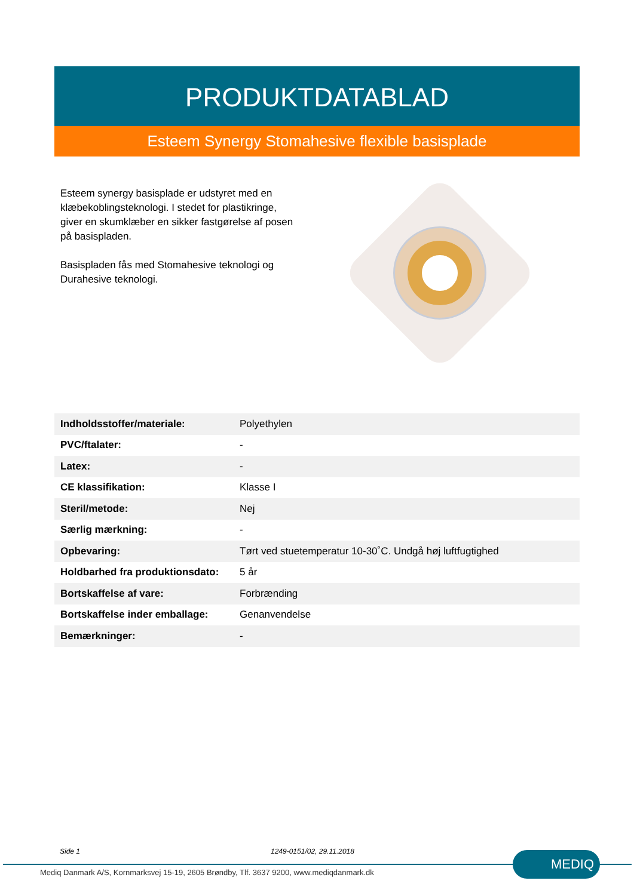PRODUKTDATABLAD
Esteem Synergy Stomahesive flexible basisplade
Esteem synergy basisplade er udstyret med en klæbekoblingsteknologi. I stedet for plastikringe, giver en skumklæber en sikker fastgørelse af posen på basispladen.
Basispladen fås med Stomahesive teknologi og Durahesive teknologi.
| Indholdsstoffer/materiale: | Polyethylen |
| PVC/ftalater: | - |
| Latex: | - |
| CE klassifikation: | Klasse I |
| Steril/metode: | Nej |
| Særlig mærkning: | - |
| Opbevaring: | Tørt ved stuetemperatur 10-30˚C. Undgå høj luftfugtighed |
| Holdbarhed fra produktionsdato: | 5 år |
| Bortskaffelse af vare: | Forbrænding |
| Bortskaffelse inder emballage: | Genanvendelse |
| Bemærkninger: | - |
Side 1 1249-0151/02, 29.11.2018 MEDIQ
Mediq Danmark A/S, Kornmarksvej 15-19, 2605 Brøndby, Tlf. 3637 9200, www.mediqdanmark.dk